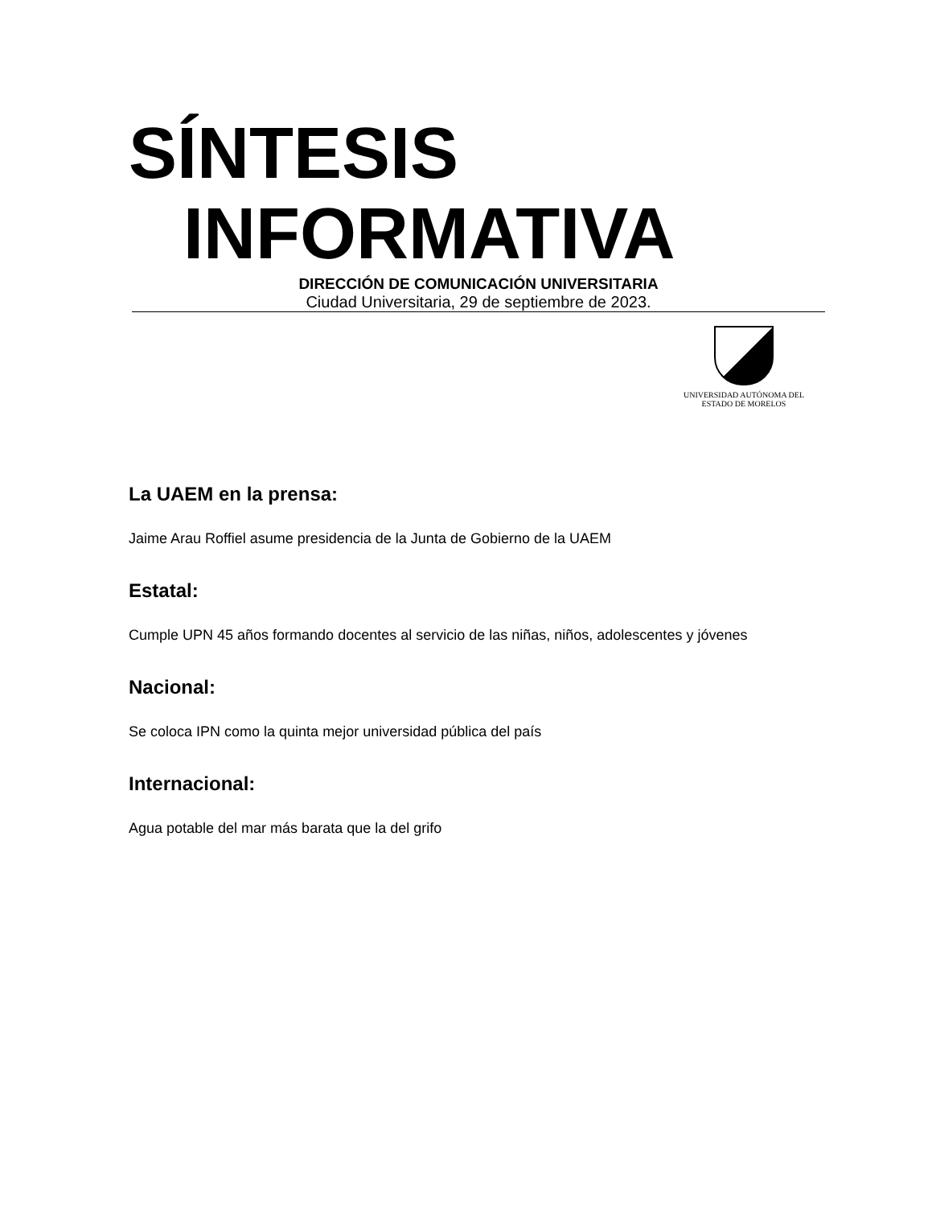SÍNTESIS
INFORMATIVA
DIRECCIÓN DE COMUNICACIÓN UNIVERSITARIA
Ciudad Universitaria, 29 de septiembre de 2023.
UNIVERSIDAD AUTÓNOMA DEL
ESTADO DE MORELOS
La UAEM en la prensa:
Jaime Arau Roffiel asume presidencia de la Junta de Gobierno de la UAEM
Estatal:
Cumple UPN 45 años formando docentes al servicio de las niñas, niños, adolescentes y jóvenes
Nacional:
Se coloca IPN como la quinta mejor universidad pública del país
Internacional:
Agua potable del mar más barata que la del grifo